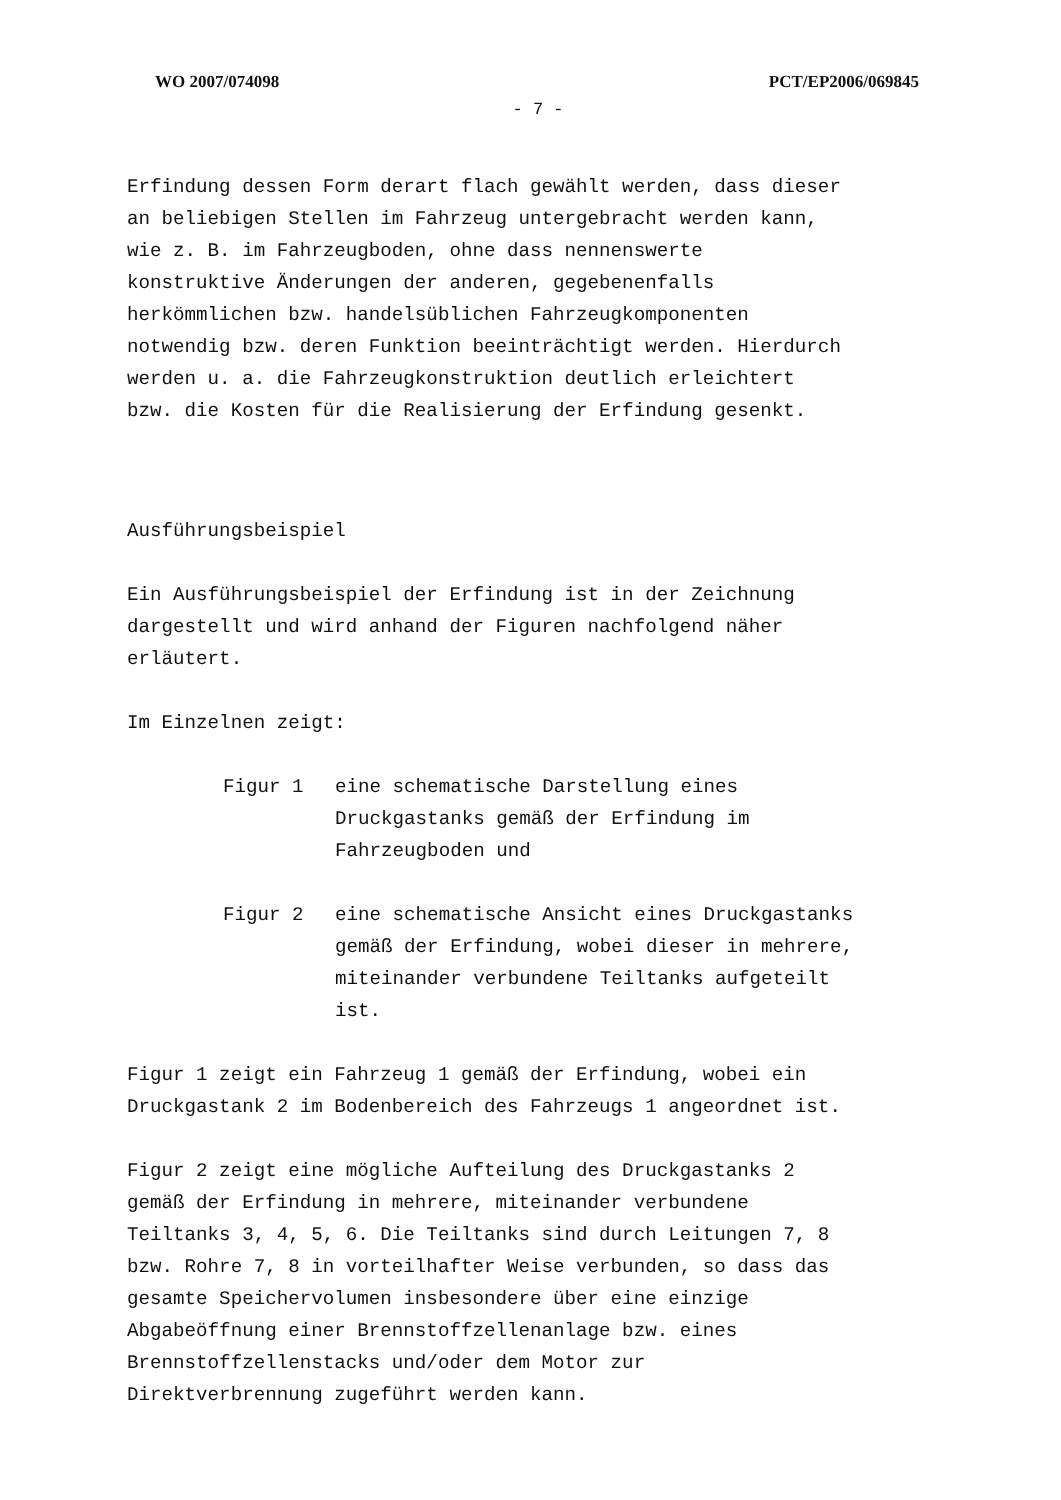WO 2007/074098 PCT/EP2006/069845
- 7 -
Erfindung dessen Form derart flach gewählt werden, dass dieser an beliebigen Stellen im Fahrzeug untergebracht werden kann, wie z. B. im Fahrzeugboden, ohne dass nennenswerte konstruktive Änderungen der anderen, gegebenenfalls herkömmlichen bzw. handelsüblichen Fahrzeugkomponenten notwendig bzw. deren Funktion beeinträchtigt werden. Hierdurch werden u. a. die Fahrzeugkonstruktion deutlich erleichtert bzw. die Kosten für die Realisierung der Erfindung gesenkt.
Ausführungsbeispiel
Ein Ausführungsbeispiel der Erfindung ist in der Zeichnung dargestellt und wird anhand der Figuren nachfolgend näher erläutert.
Im Einzelnen zeigt:
Figur 1 eine schematische Darstellung eines Druckgastanks gemäß der Erfindung im Fahrzeugboden und
Figur 2 eine schematische Ansicht eines Druckgastanks gemäß der Erfindung, wobei dieser in mehrere, miteinander verbundene Teiltanks aufgeteilt ist.
Figur 1 zeigt ein Fahrzeug 1 gemäß der Erfindung, wobei ein Druckgastank 2 im Bodenbereich des Fahrzeugs 1 angeordnet ist.
Figur 2 zeigt eine mögliche Aufteilung des Druckgastanks 2 gemäß der Erfindung in mehrere, miteinander verbundene Teiltanks 3, 4, 5, 6. Die Teiltanks sind durch Leitungen 7, 8 bzw. Rohre 7, 8 in vorteilhafter Weise verbunden, so dass das gesamte Speichervolumen insbesondere über eine einzige Abgabeöffnung einer Brennstoffzellenanlage bzw. eines Brennstoffzellenstacks und/oder dem Motor zur Direktverbrennung zugeführt werden kann.